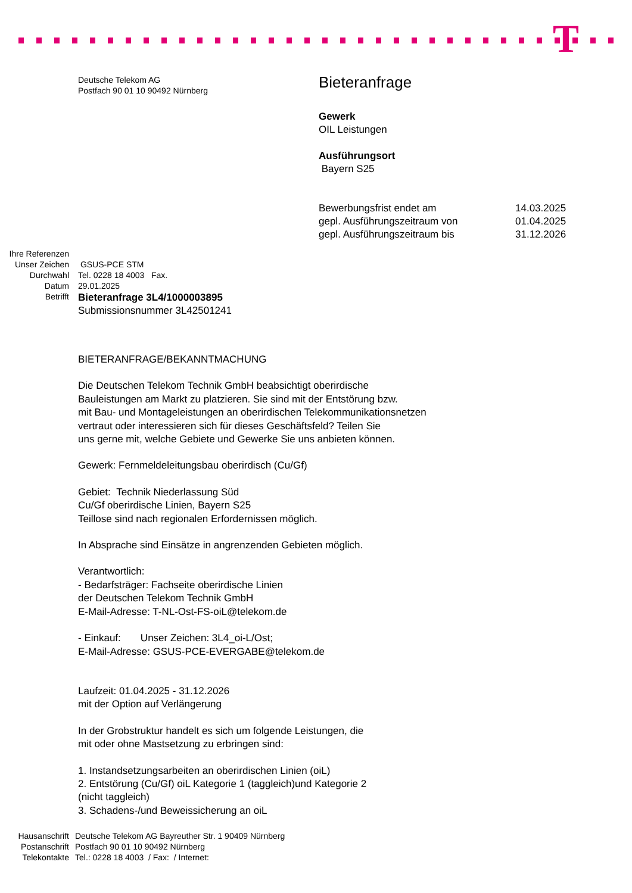T
Deutsche Telekom AG
Postfach 90 01 10 90492 Nürnberg
Bieteranfrage
Gewerk
OIL Leistungen
Ausführungsort
Bayern S25
| Bewerbungsfrist endet am | 14.03.2025 |
| gepl. Ausführungszeitraum von | 01.04.2025 |
| gepl. Ausführungszeitraum bis | 31.12.2026 |
Ihre Referenzen
Unser Zeichen
GSUS-PCE STM
Durchwahl
Tel. 0228 18 4003 Fax.
Datum
29.01.2025
Betrifft
Bieteranfrage 3L4/1000003895
Submissionsnummer 3L42501241
BIETERANFRAGE/BEKANNTMACHUNG
Die Deutschen Telekom Technik GmbH beabsichtigt oberirdische
Bauleistungen am Markt zu platzieren. Sie sind mit der Entstörung bzw.
mit Bau- und Montageleistungen an oberirdischen Telekommunikationsnetzen
vertraut oder interessieren sich für dieses Geschäftsfeld? Teilen Sie
uns gerne mit, welche Gebiete und Gewerke Sie uns anbieten können.
Gewerk: Fernmeldeleitungsbau oberirdisch (Cu/Gf)
Gebiet: Technik Niederlassung Süd
Cu/Gf oberirdische Linien, Bayern S25
Teillose sind nach regionalen Erfordernissen möglich.
In Absprache sind Einsätze in angrenzenden Gebieten möglich.
Verantwortlich:
- Bedarfsträger: Fachseite oberirdische Linien
der Deutschen Telekom Technik GmbH
E-Mail-Adresse: T-NL-Ost-FS-oiL@telekom.de
- Einkauf: Unser Zeichen: 3L4_oi-L/Ost;
E-Mail-Adresse: GSUS-PCE-EVERGABE@telekom.de
Laufzeit: 01.04.2025 - 31.12.2026
mit der Option auf Verlängerung
In der Grobstruktur handelt es sich um folgende Leistungen, die
mit oder ohne Mastsetzung zu erbringen sind:
1. Instandsetzungsarbeiten an oberirdischen Linien (oiL)
2. Entstörung (Cu/Gf) oiL Kategorie 1 (taggleich)und Kategorie 2
(nicht taggleich)
3. Schadens-/und Beweissicherung an oiL
Hausanschrift
Deutsche Telekom AG Bayreuther Str. 1 90409 Nürnberg
Postanschrift
Postfach 90 01 10 90492 Nürnberg
Telekontakte
Tel.: 0228 18 4003 / Fax: / Internet: